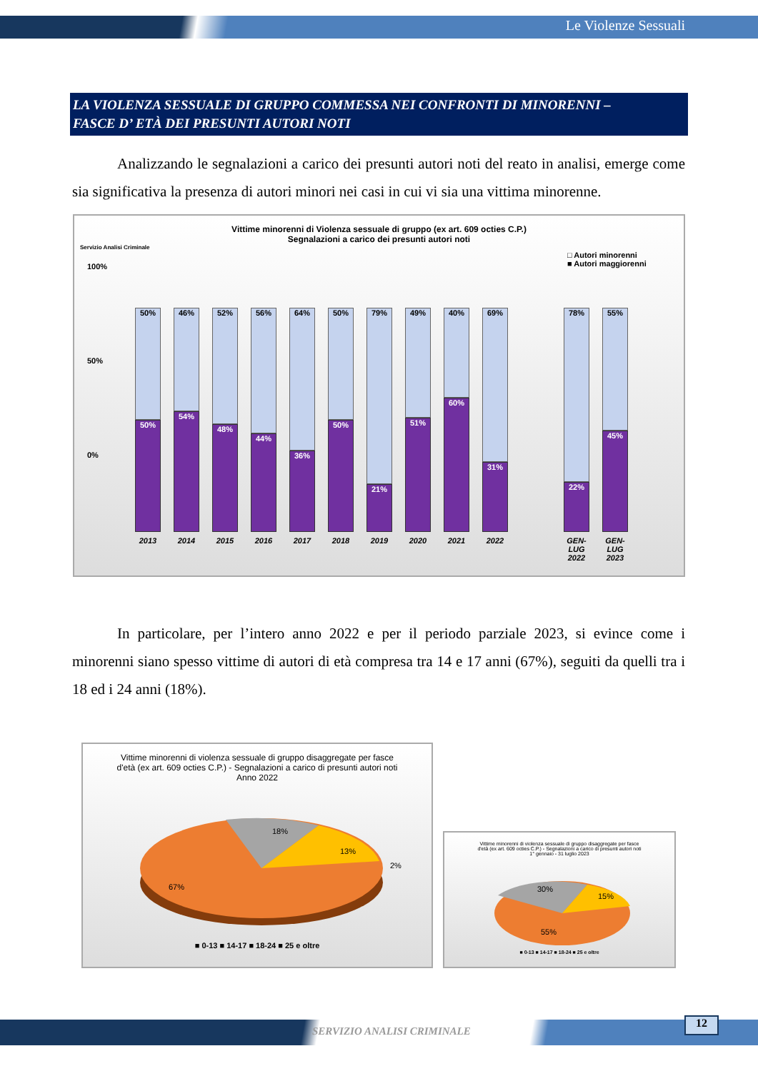Le Violenze Sessuali
LA VIOLENZA SESSUALE DI GRUPPO COMMESSA NEI CONFRONTI DI MINORENNI –
FASCE D’ ETÀ DEI PRESUNTI AUTORI NOTI
Analizzando le segnalazioni a carico dei presunti autori noti del reato in analisi, emerge come sia significativa la presenza di autori minori nei casi in cui vi sia una vittima minorenne.
Vittime minorenni di Violenza sessuale di gruppo (ex art. 609 octies C.P.)
Segnalazioni a carico dei presunti autori noti
Servizio Analisi Criminale
□ Autori minorenni
■ Autori maggiorenni
100%
50%
0%
50%
50%
46%
54%
52%
48%
56%
44%
64%
36%
50%
50%
79%
21%
49%
51%
40%
60%
69%
31%
78%
22%
55%
45%
2013 2014 2015 2016 2017 2018 2019 2020 2021 2022 GEN-LUG 2022 GEN-LUG 2023
In particolare, per l’intero anno 2022 e per il periodo parziale 2023, si evince come i minorenni siano spesso vittime di autori di età compresa tra 14 e 17 anni (67%), seguiti da quelli tra i 18 ed i 24 anni (18%).
Vittime minorenni di violenza sessuale di gruppo disaggregate per fasce
d'età (ex art. 609 octies C.P.) - Segnalazioni a carico di presunti autori noti
Anno 2022
18%
13%
2%
67%
■ 0-13 ■ 14-17 ■ 18-24 ■ 25 e oltre
Vittime minorenni di violenza sessuale di gruppo disaggregate per fasce
d'età (ex art. 609 octies C.P.) - Segnalazioni a carico di presunti autori noti
1° gennaio - 31 luglio 2023
30%
15%
55%
■ 0-13 ■ 14-17 ■ 18-24 ■ 25 e oltre
SERVIZIO ANALISI CRIMINALE
12